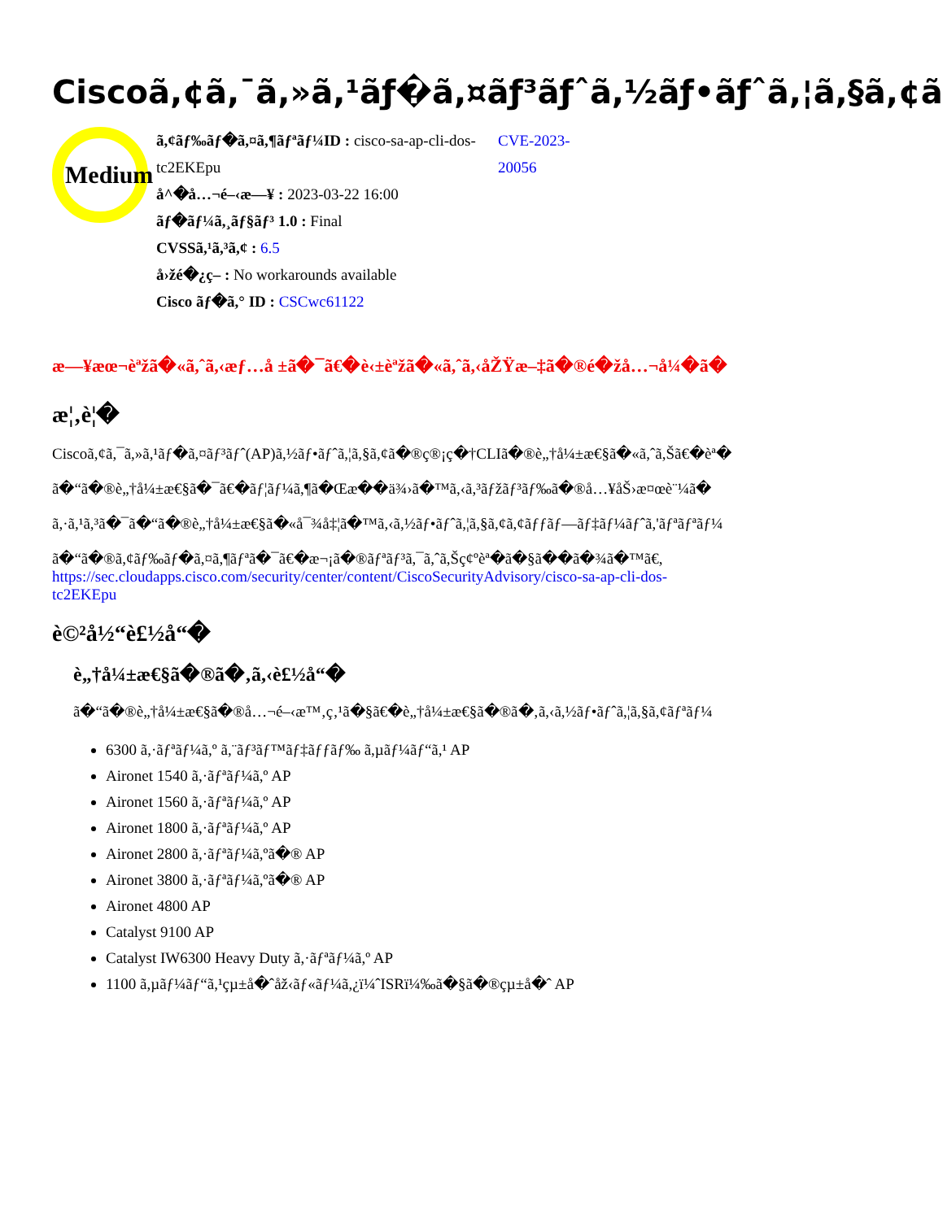Ciscoã,¢ã,¯ã,»ã,¹ãƒ�ã,¤ãƒ³ãƒˆã,½ãƒ•ãƒˆã,¦ã,§ã,¢ã
Medium
ã,¢ãƒ‰ãƒ�ã,¤ã,¶ãƒªãƒ¼ID : cisco-sa-ap-cli-dos-tc2EKEpu
å^�å…¬é–‹æ—¥ : 2023-03-22 16:00
ãƒ�ãƒ¼ã,¸ãƒ§ãƒ³ 1.0 : Final
CVSSã,¹ã,³ã,¢ : 6.5
å›žé�¿ç­– : No workarounds available
Cisco ãƒ�ã,° ID : CSCwc61122
CVE-2023-20056
æ—¥æœ¬èªžã�«ã,ˆã,‹æƒ…å ±ã�¯ã€�è‹±èªžã�«ã,ˆã,‹åŽŸæ–‡ã�®é�žå…¬å¼�ã�
æ¦‚è¦�
Ciscoã,¢ã,¯ã,»ã,¹ãƒ�ã,¤ãƒ³ãƒˆ(AP)ã,½ãƒ•ãƒˆã,¦ã,§ã,¢ã�®ç®¡ç�†CLIã�®è„†å¼±æ€§ã�«ã,ˆã,Šã€�èª�
ã�“ã�®è„†å¼±æ€§ã�¯ã€�ãƒ¦ãƒ¼ã,¶ã�Œæ��ä¾›ã�™ã,‹ã,³ãƒžãƒ³ãƒ‰ã�®å…¥åŠ›æ¤œè¨¼ã�
ã,·ã,¹ã,³ã�¯ã�“ã�®è„†å¼±æ€§ã�«å¯¾å‡¦ã�™ã,‹ã,½ãƒ•ãƒˆã,¦ã,§ã,¢ã,¢ãƒƒãƒ—ãƒ‡ãƒ¼ãƒˆã,'ãƒªãƒªãƒ¼
ã�“ã�®ã,¢ãƒ‰ãƒ�ã,¤ã,¶ãƒªã�¯ã€�æ¬¡ã�®ãƒªãƒ³ã,¯ã,ˆã,Šç¢ºèª�ã�§ã��ã�¾ã�™ã€,
https://sec.cloudapps.cisco.com/security/center/content/CiscoSecurityAdvisory/cisco-sa-ap-cli-dos-
tc2EKEpu
è©²å½“è£½å“�
è„†å¼±æ€§ã�®ã�‚ã,‹è£½å“�
ã�“ã�®è„†å¼±æ€§ã�®å…¬é–‹æ™‚ç‚¹ã�§ã€�è„†å¼±æ€§ã�®ã�‚ã,‹ã,½ãƒ•ãƒˆã,¦ã,§ã,¢ãƒªãƒ¼
6300 ã,·ãƒªãƒ¼ã,º ã,¨ãƒ³ãƒ™ãƒ‡ãƒƒãƒ‰ ã,µãƒ¼ãƒ“ã,¹ AP
Aironet 1540 ã,·ãƒªãƒ¼ã,º AP
Aironet 1560 ã,·ãƒªãƒ¼ã,º AP
Aironet 1800 ã,·ãƒªãƒ¼ã,º AP
Aironet 2800 ã,·ãƒªãƒ¼ã,ºã�® AP
Aironet 3800 ã,·ãƒªãƒ¼ã,ºã�® AP
Aironet 4800 AP
Catalyst 9100 AP
Catalyst IW6300 Heavy Duty ã,·ãƒªãƒ¼ã,º AP
1100 ã,µãƒ¼ãƒ“ã,¹çµ±å�ˆåž‹ãƒ«ãƒ¼ã,¿ï¼ˆISRï¼‰ã�§ã�®çµ±å�ˆ AP